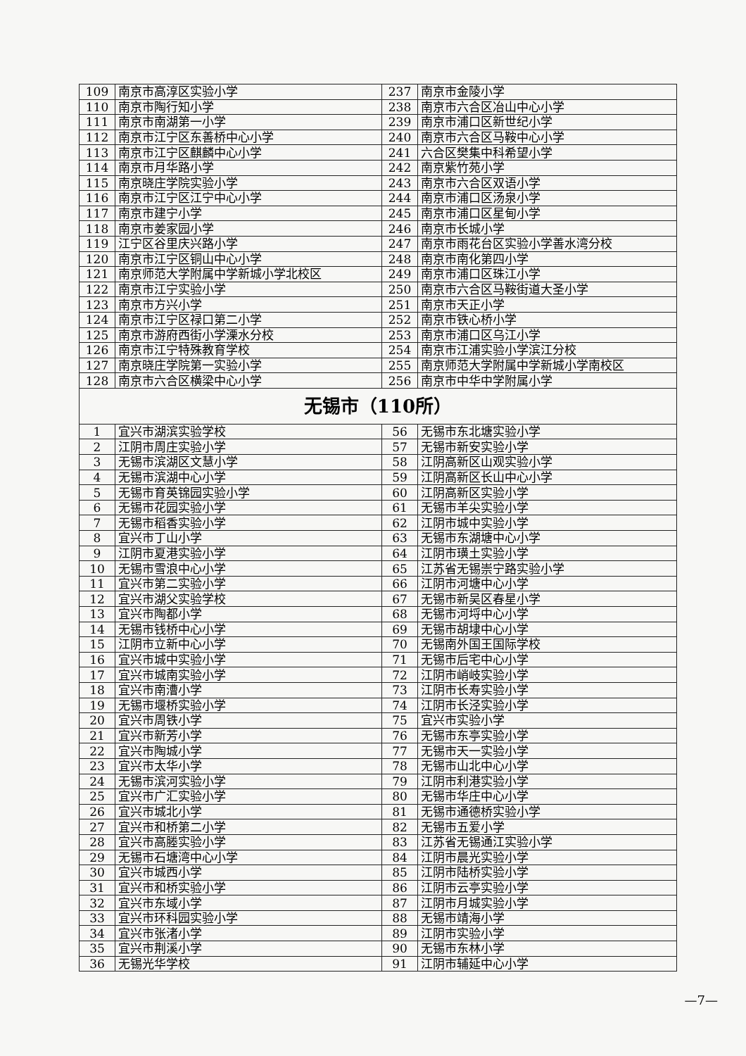| 109 | 南京市高淳区实验小学 | 237 | 南京市金陵小学 |
| 110 | 南京市陶行知小学 | 238 | 南京市六合区冶山中心小学 |
| 111 | 南京市南湖第一小学 | 239 | 南京市浦口区新世纪小学 |
| 112 | 南京市江宁区东善桥中心小学 | 240 | 南京市六合区马鞍中心小学 |
| 113 | 南京市江宁区麒麟中心小学 | 241 | 六合区樊集中科希望小学 |
| 114 | 南京市月华路小学 | 242 | 南京紫竹苑小学 |
| 115 | 南京晓庄学院实验小学 | 243 | 南京市六合区双语小学 |
| 116 | 南京市江宁区江宁中心小学 | 244 | 南京市浦口区汤泉小学 |
| 117 | 南京市建宁小学 | 245 | 南京市浦口区星甸小学 |
| 118 | 南京市姜家园小学 | 246 | 南京市长城小学 |
| 119 | 江宁区谷里庆兴路小学 | 247 | 南京市雨花台区实验小学善水湾分校 |
| 120 | 南京市江宁区铜山中心小学 | 248 | 南京市南化第四小学 |
| 121 | 南京师范大学附属中学新城小学北校区 | 249 | 南京市浦口区珠江小学 |
| 122 | 南京市江宁实验小学 | 250 | 南京市六合区马鞍街道大圣小学 |
| 123 | 南京市方兴小学 | 251 | 南京市天正小学 |
| 124 | 南京市江宁区禄口第二小学 | 252 | 南京市铁心桥小学 |
| 125 | 南京市游府西街小学溧水分校 | 253 | 南京市浦口区乌江小学 |
| 126 | 南京市江宁特殊教育学校 | 254 | 南京市江浦实验小学滨江分校 |
| 127 | 南京晓庄学院第一实验小学 | 255 | 南京师范大学附属中学新城小学南校区 |
| 128 | 南京市六合区横梁中心小学 | 256 | 南京市中华中学附属小学 |
| 无锡市（110所） | | | |
| 1 | 宜兴市湖滨实验学校 | 56 | 无锡市东北塘实验小学 |
| 2 | 江阴市周庄实验小学 | 57 | 无锡市新安实验小学 |
| 3 | 无锡市滨湖区文慧小学 | 58 | 江阴高新区山观实验小学 |
| 4 | 无锡市滨湖中心小学 | 59 | 江阴高新区长山中心小学 |
| 5 | 无锡市育英锦园实验小学 | 60 | 江阴高新区实验小学 |
| 6 | 无锡市花园实验小学 | 61 | 无锡市羊尖实验小学 |
| 7 | 无锡市稻香实验小学 | 62 | 江阴市城中实验小学 |
| 8 | 宜兴市丁山小学 | 63 | 无锡市东湖塘中心小学 |
| 9 | 江阴市夏港实验小学 | 64 | 江阴市璜土实验小学 |
| 10 | 无锡市雪浪中心小学 | 65 | 江苏省无锡崇宁路实验小学 |
| 11 | 宜兴市第二实验小学 | 66 | 江阴市河塘中心小学 |
| 12 | 宜兴市湖父实验学校 | 67 | 无锡市新吴区春星小学 |
| 13 | 宜兴市陶都小学 | 68 | 无锡市河埒中心小学 |
| 14 | 无锡市钱桥中心小学 | 69 | 无锡市胡埭中心小学 |
| 15 | 江阴市立新中心小学 | 70 | 无锡南外国王国际学校 |
| 16 | 宜兴市城中实验小学 | 71 | 无锡市后宅中心小学 |
| 17 | 宜兴市城南实验小学 | 72 | 江阴市峭岐实验小学 |
| 18 | 宜兴市南漕小学 | 73 | 江阴市长寿实验小学 |
| 19 | 无锡市堰桥实验小学 | 74 | 江阴市长泾实验小学 |
| 20 | 宜兴市周铁小学 | 75 | 宜兴市实验小学 |
| 21 | 宜兴市新芳小学 | 76 | 无锡市东亭实验小学 |
| 22 | 宜兴市陶城小学 | 77 | 无锡市天一实验小学 |
| 23 | 宜兴市太华小学 | 78 | 无锡市山北中心小学 |
| 24 | 无锡市滨河实验小学 | 79 | 江阴市利港实验小学 |
| 25 | 宜兴市广汇实验小学 | 80 | 无锡市华庄中心小学 |
| 26 | 宜兴市城北小学 | 81 | 无锡市通德桥实验小学 |
| 27 | 宜兴市和桥第二小学 | 82 | 无锡市五爱小学 |
| 28 | 宜兴市高塍实验小学 | 83 | 江苏省无锡通江实验小学 |
| 29 | 无锡市石塘湾中心小学 | 84 | 江阴市晨光实验小学 |
| 30 | 宜兴市城西小学 | 85 | 江阴市陆桥实验小学 |
| 31 | 宜兴市和桥实验小学 | 86 | 江阴市云亭实验小学 |
| 32 | 宜兴市东域小学 | 87 | 江阴市月城实验小学 |
| 33 | 宜兴市环科园实验小学 | 88 | 无锡市靖海小学 |
| 34 | 宜兴市张渚小学 | 89 | 江阴市实验小学 |
| 35 | 宜兴市荆溪小学 | 90 | 无锡市东林小学 |
| 36 | 无锡光华学校 | 91 | 江阴市辅延中心小学 |
—7—